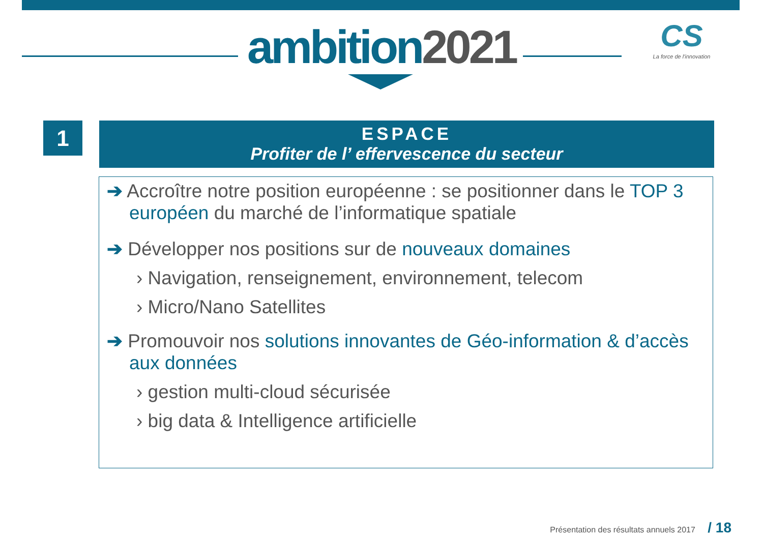ambition2021
CS
La force de l'innovation
1
ESPACE
Profiter de l’ effervescence du secteur
➔ Accroître notre position européenne : se positionner dans le TOP 3 européen du marché de l’informatique spatiale
➔ Développer nos positions sur de nouveaux domaines
› Navigation, renseignement, environnement, telecom
› Micro/Nano Satellites
➔ Promouvoir nos solutions innovantes de Géo-information & d’accès aux données
› gestion multi-cloud sécurisée
› big data & Intelligence artificielle
Présentation des résultats annuels 2017 / 18